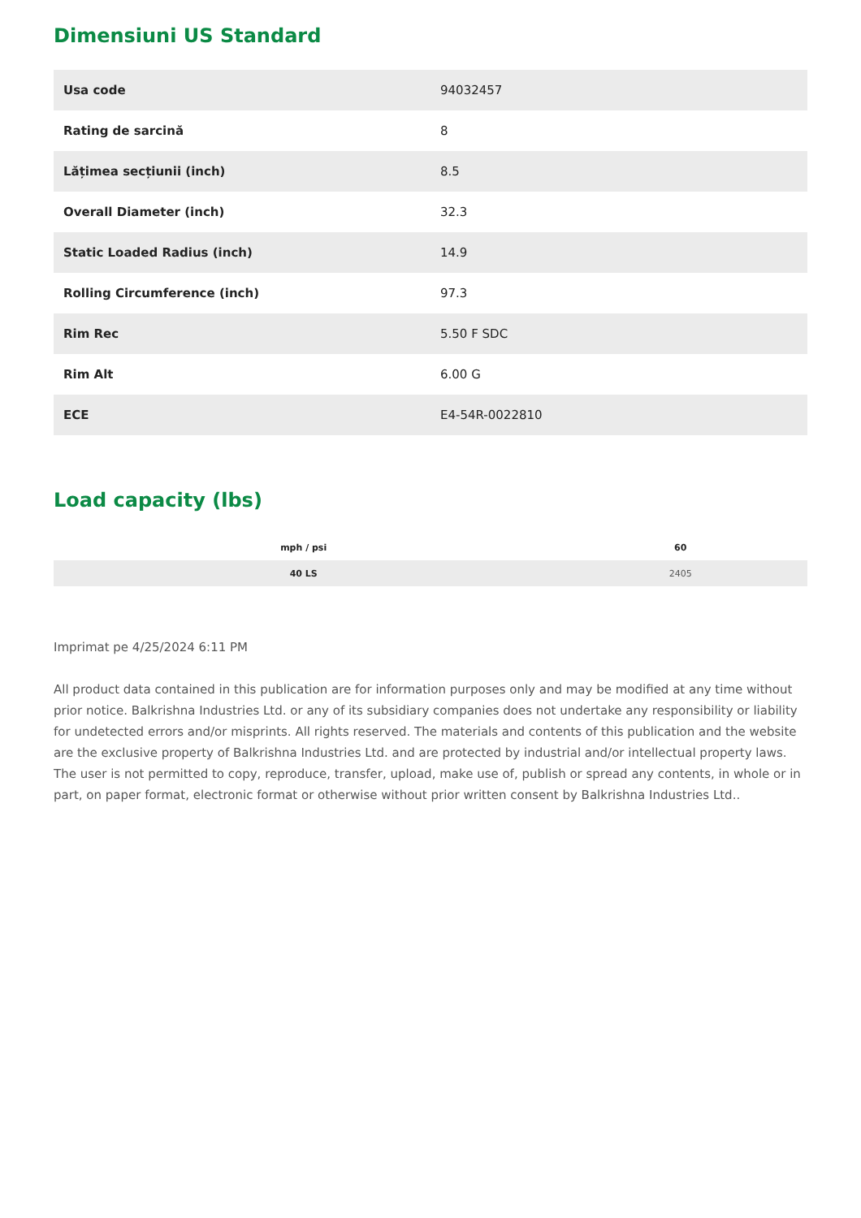Dimensiuni US Standard
| Usa code | 94032457 |
| Rating de sarcină | 8 |
| Lățimea secțiunii (inch) | 8.5 |
| Overall Diameter (inch) | 32.3 |
| Static Loaded Radius (inch) | 14.9 |
| Rolling Circumference (inch) | 97.3 |
| Rim Rec | 5.50 F SDC |
| Rim Alt | 6.00 G |
| ECE | E4-54R-0022810 |
Load capacity (lbs)
| mph / psi | 60 |
| --- | --- |
| 40 LS | 2405 |
Imprimat pe 4/25/2024 6:11 PM
All product data contained in this publication are for information purposes only and may be modified at any time without prior notice. Balkrishna Industries Ltd. or any of its subsidiary companies does not undertake any responsibility or liability for undetected errors and/or misprints. All rights reserved. The materials and contents of this publication and the website are the exclusive property of Balkrishna Industries Ltd. and are protected by industrial and/or intellectual property laws. The user is not permitted to copy, reproduce, transfer, upload, make use of, publish or spread any contents, in whole or in part, on paper format, electronic format or otherwise without prior written consent by Balkrishna Industries Ltd..